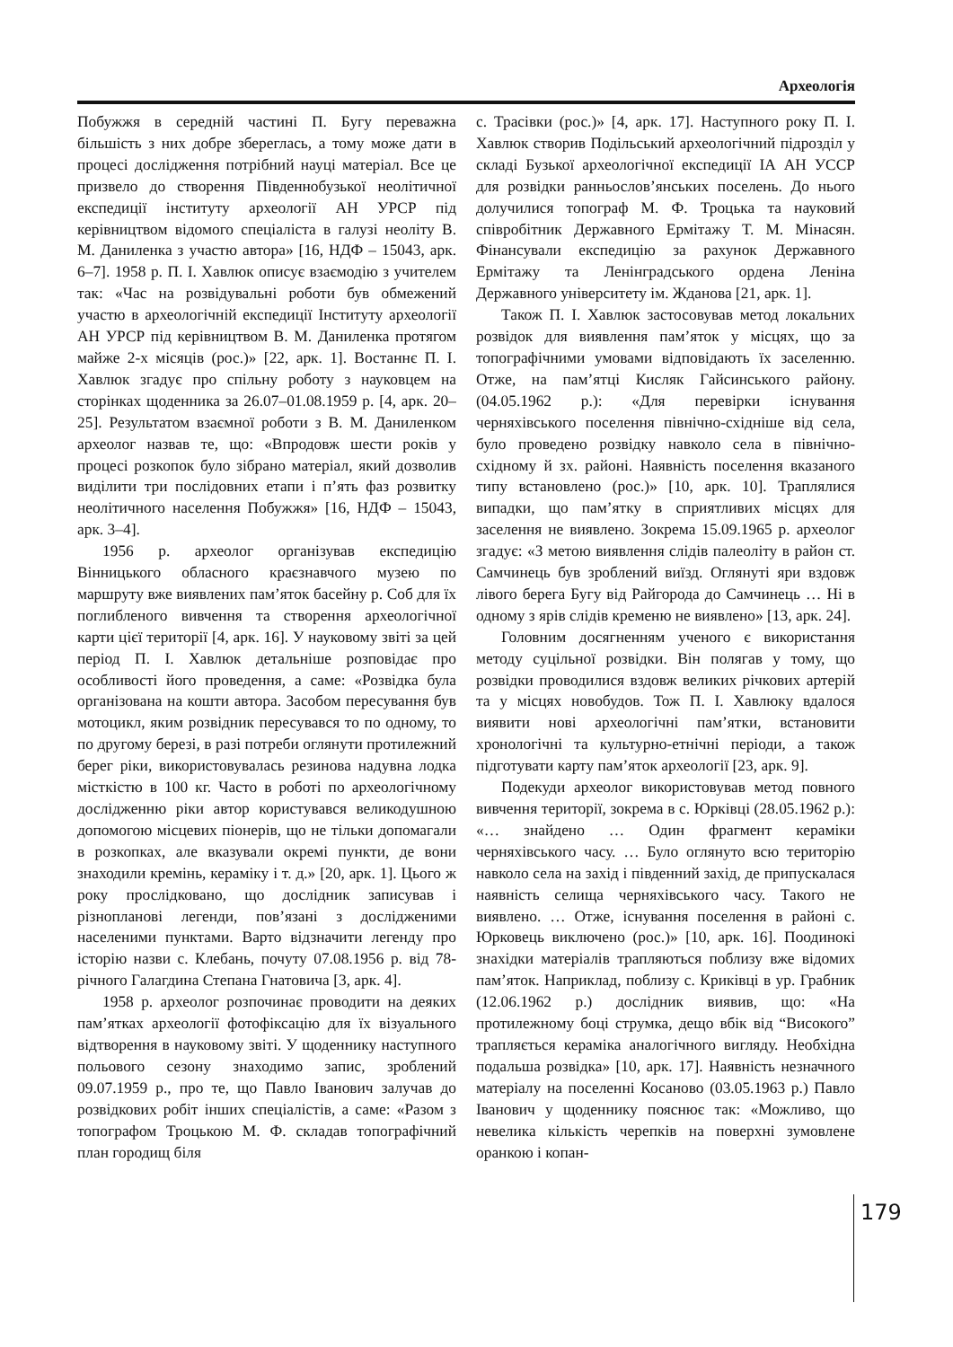Археологія
Побужжя в середній частині П. Бугу переважна більшість з них добре збереглась, а тому може дати в процесі дослідження потрібний науці матеріал. Все це призвело до створення Південнобузької неолітичної експедиції інституту археології АН УРСР під керівництвом відомого спеціаліста в галузі неоліту В. М. Даниленка з участю автора» [16, НДФ – 15043, арк. 6–7]. 1958 р. П. І. Хавлюк описує взаємодію з учителем так: «Час на розвідувальні роботи був обмежений участю в археологічній експедиції Інституту археології АН УРСР під керівництвом В. М. Даниленка протягом майже 2-х місяців (рос.)» [22, арк. 1]. Востаннє П. І. Хавлюк згадує про спільну роботу з науковцем на сторінках щоденника за 26.07–01.08.1959 р. [4, арк. 20–25]. Результатом взаємної роботи з В. М. Даниленком археолог назвав те, що: «Впродовж шести років у процесі розкопок було зібрано матеріал, який дозволив виділити три послідовних етапи і п’ять фаз розвитку неолітичного населення Побужжя» [16, НДФ – 15043, арк. 3–4].
1956 р. археолог організував експедицію Вінницького обласного краєзнавчого музею по маршруту вже виявлених пам’яток басейну р. Соб для їх поглибленого вивчення та створення археологічної карти цієї території [4, арк. 16]. У науковому звіті за цей період П. І. Хавлюк детальніше розповідає про особливості його проведення, а саме: «Розвідка була організована на кошти автора. Засобом пересування був мотоцикл, яким розвідник пересувався то по одному, то по другому березі, в разі потреби оглянути протилежний берег ріки, використовувалась резинова надувна лодка місткістю в 100 кг. Часто в роботі по археологічному дослідженню ріки автор користувався великодушною допомогою місцевих піонерів, що не тільки допомагали в розкопках, але вказували окремі пункти, де вони знаходили кремінь, кераміку і т. д.» [20, арк. 1]. Цього ж року прослідковано, що дослідник записував і різнопланові легенди, пов’язані з дослідженими населеними пунктами. Варто відзначити легенду про історію назви с. Клебань, почуту 07.08.1956 р. від 78-річного Галагдина Степана Гнатовича [3, арк. 4].
1958 р. археолог розпочинає проводити на деяких пам’ятках археології фотофіксацію для їх візуального відтворення в науковому звіті. У щоденнику наступного польового сезону знаходимо запис, зроблений 09.07.1959 р., про те, що Павло Іванович залучав до розвідкових робіт інших спеціалістів, а саме: «Разом з топографом Троцькою М. Ф. складав топографічний план городищ біля
с. Трасівки (рос.)» [4, арк. 17]. Наступного року П. І. Хавлюк створив Подільський археологічний підрозділ у складі Бузької археологічної експедиції ІА АН УССР для розвідки ранньослов’янських поселень. До нього долучилися топограф М. Ф. Троцька та науковий співробітник Державного Ермітажу Т. М. Мінасян. Фінансували експедицію за рахунок Державного Ермітажу та Ленінградського ордена Леніна Державного університету ім. Жданова [21, арк. 1].
Також П. І. Хавлюк застосовував метод локальних розвідок для виявлення пам’яток у місцях, що за топографічними умовами відповідають їх заселенню. Отже, на пам’ятці Кисляк Гайсинського району. (04.05.1962 р.): «Для перевірки існування черняхівського поселення північно-східніше від села, було проведено розвідку навколо села в північно-східному й зх. районі. Наявність поселення вказаного типу встановлено (рос.)» [10, арк. 10]. Траплялися випадки, що пам’ятку в сприятливих місцях для заселення не виявлено. Зокрема 15.09.1965 р. археолог згадує: «З метою виявлення слідів палеоліту в район ст. Самчинець був зроблений виїзд. Оглянуті яри вздовж лівого берега Бугу від Райгорода до Самчинець … Ні в одному з ярів слідів кременю не виявлено» [13, арк. 24].
Головним досягненням ученого є використання методу суцільної розвідки. Він полягав у тому, що розвідки проводилися вздовж великих річкових артерій та у місцях новобудов. Тож П. І. Хавлюку вдалося виявити нові археологічні пам’ятки, встановити хронологічні та культурно-етнічні періоди, а також підготувати карту пам’яток археології [23, арк. 9].
Подекуди археолог використовував метод повного вивчення території, зокрема в с. Юрківці (28.05.1962 р.): «… знайдено … Один фрагмент кераміки черняхівського часу. … Було оглянуто всю територію навколо села на захід і південний захід, де припускалася наявність селища черняхівського часу. Такого не виявлено. … Отже, існування поселення в районі с. Юрковець виключено (рос.)» [10, арк. 16]. Поодинокі знахідки матеріалів трапляються поблизу вже відомих пам’яток. Наприклад, поблизу с. Криківці в ур. Грабник (12.06.1962 р.) дослідник виявив, що: «На протилежному боці струмка, дещо вбік від “Високого” трапляється кераміка аналогічного вигляду. Необхідна подальша розвідка» [10, арк. 17]. Наявність незначного матеріалу на поселенні Косаново (03.05.1963 р.) Павло Іванович у щоденнику пояснює так: «Можливо, що невелика кількість черепків на поверхні зумовлене оранкою і копан-
179